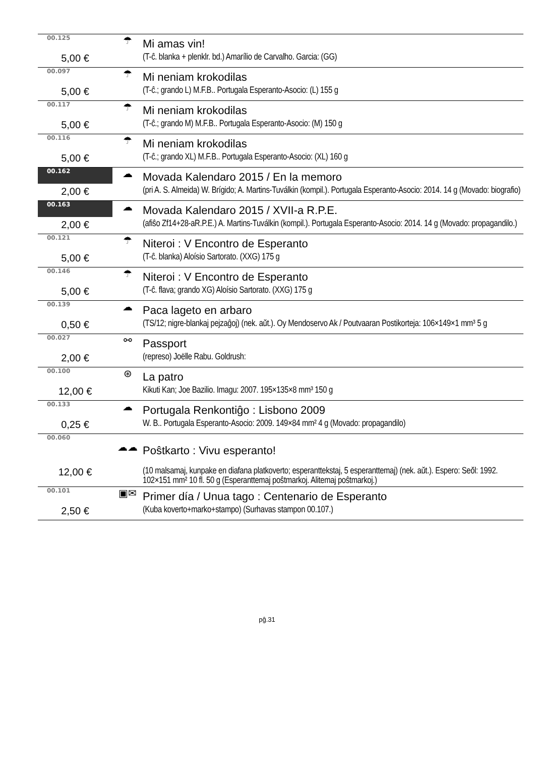| 00.125 | ☂ | Mi amas vin! |
| 5,00 € | | (T-ĉ. blanka + plenklr. bd.) Amarílio de Carvalho. Garcia: (GG) |
| 00.097 | ☂ | Mi neniam krokodilas |
| 5,00 € | | (T-ĉ.; grando L) M.F.B.. Portugala Esperanto-Asocio: (L) 155 g |
| 00.117 | ☂ | Mi neniam krokodilas |
| 5,00 € | | (T-ĉ.; grando M) M.F.B.. Portugala Esperanto-Asocio: (M) 150 g |
| 00.116 | ☂ | Mi neniam krokodilas |
| 5,00 € | | (T-ĉ.; grando XL) M.F.B.. Portugala Esperanto-Asocio: (XL) 160 g |
| 00.162 | ☁ | Movada Kalendaro 2015 / En la memoro |
| 2,00 € | | (pri A. S. Almeida) W. Brígido; A. Martins-Tuválkin (kompil.). Portugala Esperanto-Asocio: 2014. 14 g (Movado: biografio) |
| 00.163 | ☁ | Movada Kalendaro 2015 / XVII-a R.P.E. |
| 2,00 € | | (afiŝo Zf14+28-aR.P.E.) A. Martins-Tuválkin (kompil.). Portugala Esperanto-Asocio: 2014. 14 g (Movado: propagandilo.) |
| 00.121 | ☂ | Niteroi : V Encontro de Esperanto |
| 5,00 € | | (T-ĉ. blanka) Aloísio Sartorato. (XXG) 175 g |
| 00.146 | ☂ | Niteroi : V Encontro de Esperanto |
| 5,00 € | | (T-ĉ. flava; grando XG) Aloísio Sartorato. (XXG) 175 g |
| 00.139 | ☁ | Paca lageto en arbaro |
| 0,50 € | | (TS/12; nigre-blankaj pejzaĝoj) (nek. aŭt.). Oy Mendoservo Ak / Poutvaaran Postikorteja: 106×149×1 mm³ 5 g |
| 00.027 | ⚯ | Passport |
| 2,00 € | | (represo) Joëlle Rabu. Goldrush: |
| 00.100 | ⊛ | La patro |
| 12,00 € | | Kikuti Kan; Joe Bazilio. Imagu: 2007. 195×135×8 mm³ 150 g |
| 00.133 | ☁ | Portugala Renkontiĝo : Lisbono 2009 |
| 0,25 € | | W. B.. Portugala Esperanto-Asocio: 2009. 149×84 mm² 4 g (Movado: propagandilo) |
| 00.060 | | |
| | ☁☁ | Poŝtkarto : Vivu esperanto! |
| 12,00 € | | (10 malsamaj, kunpake en diafana platkoverto; esperanttekstaj, 5 esperanttemaj) (nek. aŭt.). Espero: Seŏl: 1992. 102×151 mm² 10 fl. 50 g (Esperanttemaj poŝtmarkoj. Alitemaj poŝtmarkoj.) |
| 00.101 | ▣✉ | Primer día / Unua tago : Centenario de Esperanto |
| 2,50 € | | (Kuba koverto+marko+stampo) (Surhavas stampon 00.107.) |
pĝ.31